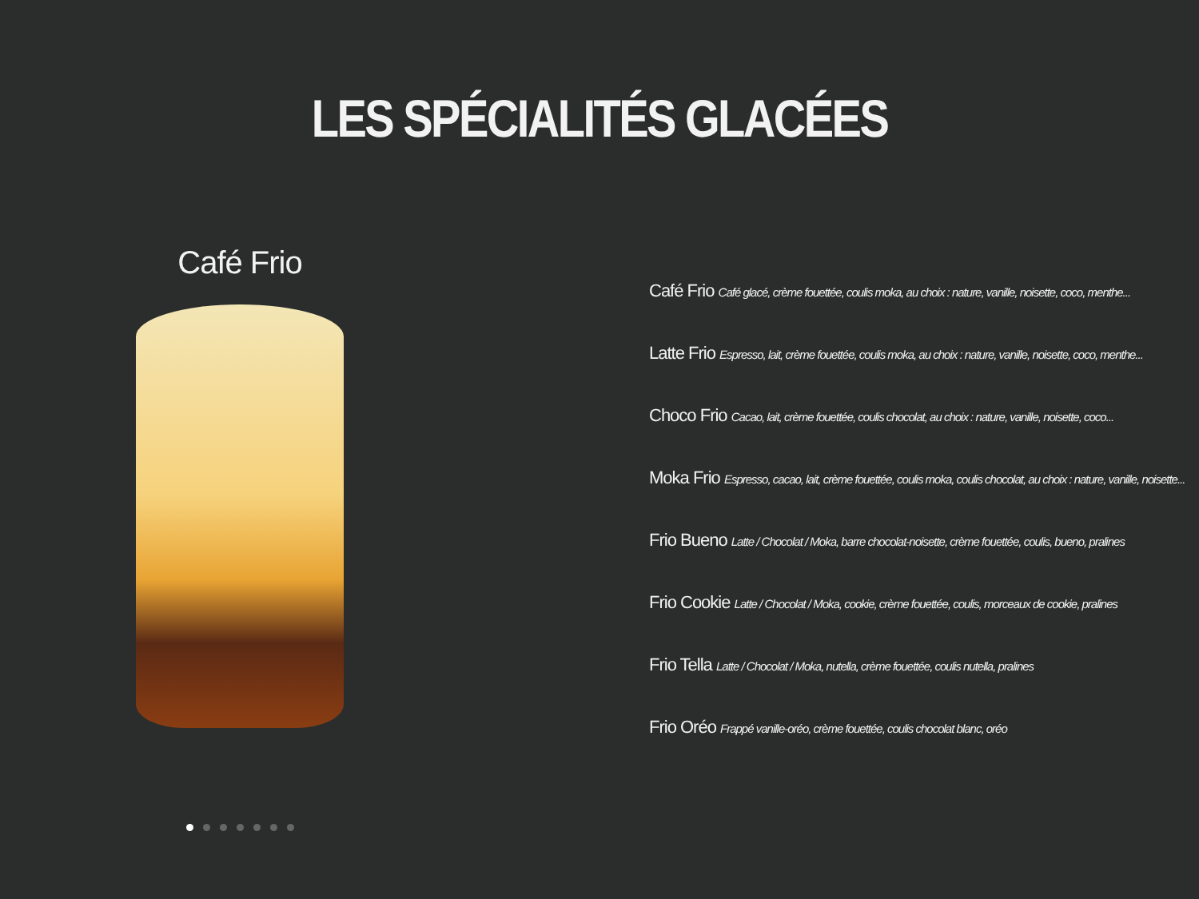LES SPÉCIALITÉS GLACÉES
Café Frio
Café Frio Café glacé, crème fouettée, coulis moka, au choix : nature, vanille, noisette, coco, menthe...
Latte Frio Espresso, lait, crème fouettée, coulis moka, au choix : nature, vanille, noisette, coco, menthe...
Choco Frio Cacao, lait, crème fouettée, coulis chocolat, au choix : nature, vanille, noisette, coco...
Moka Frio Espresso, cacao, lait, crème fouettée, coulis moka, coulis chocolat, au choix : nature, vanille, noisette...
Frio Bueno Latte / Chocolat / Moka, barre chocolat-noisette, crème fouettée, coulis, bueno, pralines
Frio Cookie Latte / Chocolat / Moka, cookie, crème fouettée, coulis, morceaux de cookie, pralines
Frio Tella Latte / Chocolat / Moka, nutella, crème fouettée, coulis nutella, pralines
Frio Oréo Frappé vanille-oréo, crème fouettée, coulis chocolat blanc, oréo